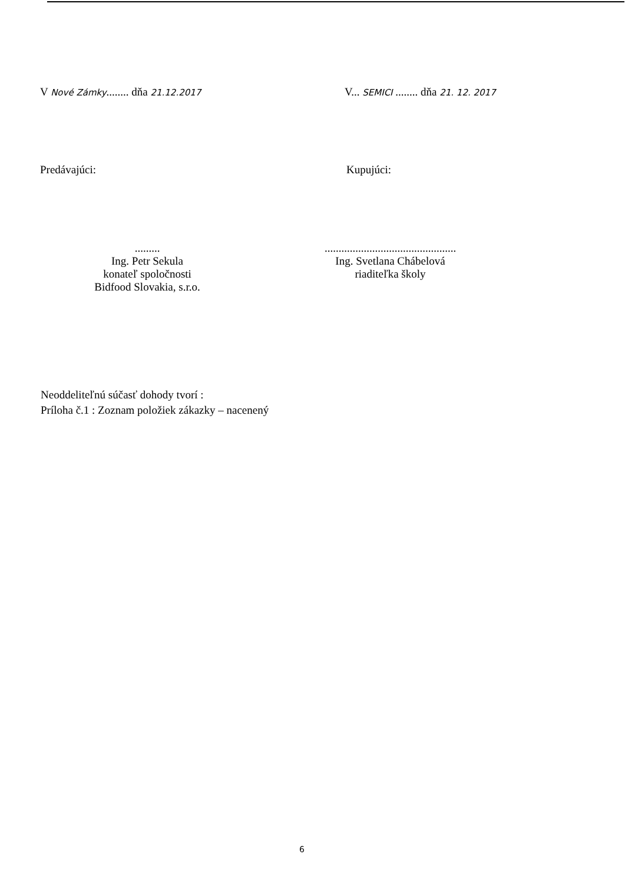V Nové Zámky........ dňa 21.12.2017
V... SEMICI ........ dňa 21. 12. 2017
Predávajúci: Kupujúci:
.........
Ing. Petr Sekula
konateľ spoločnosti
Bidfood Slovakia, s.r.o.
...............................................
Ing. Svetlana Chábelová
riaditeľka školy
Neoddeliteľnú súčasť dohody tvorí :
Príloha č.1 : Zoznam položiek zákazky – nacenený
6